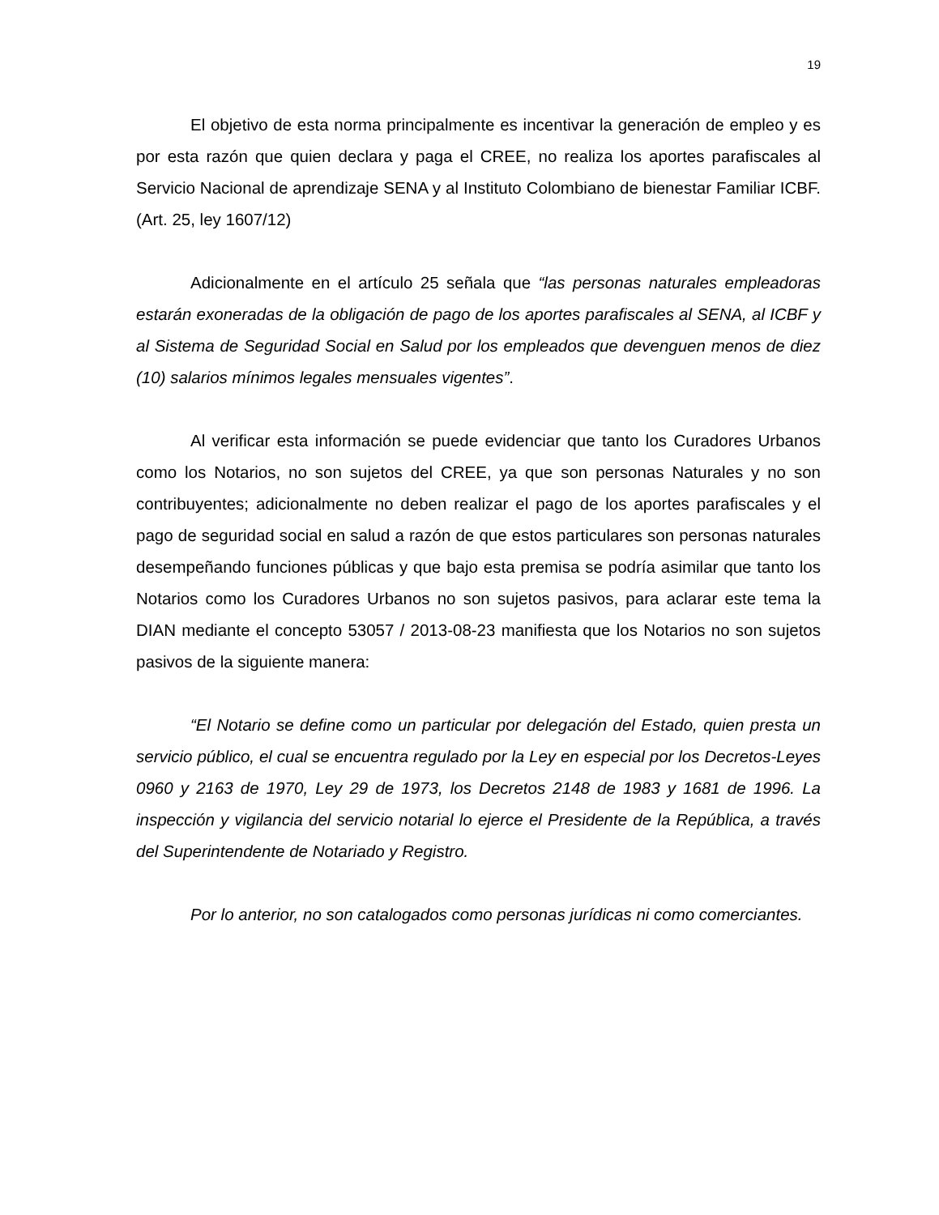19
El objetivo de esta norma principalmente es incentivar la generación de empleo y es por esta razón que quien declara y paga el CREE, no realiza los aportes parafiscales al Servicio Nacional de aprendizaje SENA y al Instituto Colombiano de bienestar Familiar ICBF. (Art. 25, ley 1607/12)
Adicionalmente en el artículo 25 señala que “las personas naturales empleadoras estarán exoneradas de la obligación de pago de los aportes parafiscales al SENA, al ICBF y al Sistema de Seguridad Social en Salud por los empleados que devenguen menos de diez (10) salarios mínimos legales mensuales vigentes”.
Al verificar esta información se puede evidenciar que tanto los Curadores Urbanos como los Notarios, no son sujetos del CREE, ya que son personas Naturales y no son contribuyentes; adicionalmente no deben realizar el pago de los aportes parafiscales y el pago de seguridad social en salud a razón de que estos particulares son personas naturales desempeñando funciones públicas y que bajo esta premisa se podría asimilar que tanto los Notarios como los Curadores Urbanos no son sujetos pasivos, para aclarar este tema la DIAN mediante el concepto 53057 / 2013-08-23 manifiesta que los Notarios no son sujetos pasivos de la siguiente manera:
“El Notario se define como un particular por delegación del Estado, quien presta un servicio público, el cual se encuentra regulado por la Ley en especial por los Decretos-Leyes 0960 y 2163 de 1970, Ley 29 de 1973, los Decretos 2148 de 1983 y 1681 de 1996. La inspección y vigilancia del servicio notarial lo ejerce el Presidente de la República, a través del Superintendente de Notariado y Registro.
Por lo anterior, no son catalogados como personas jurídicas ni como comerciantes.